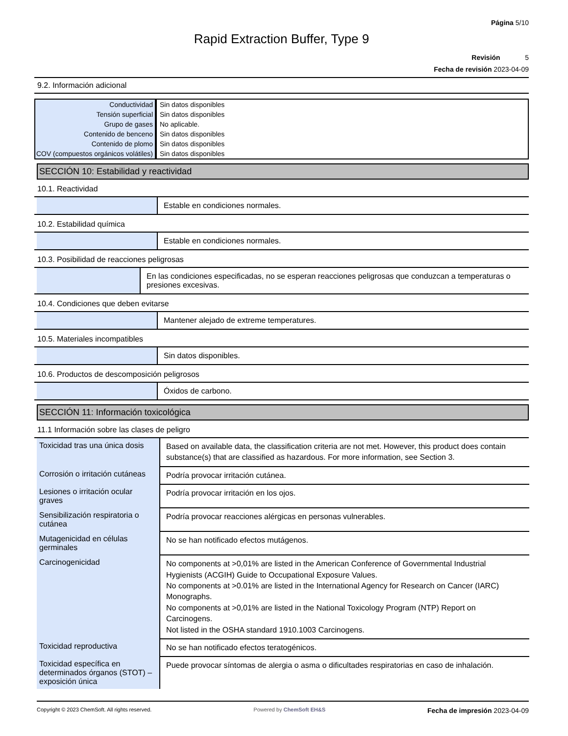Página 5/10
Rapid Extraction Buffer, Type 9
Revisión 5
Fecha de revisión 2023-04-09
9.2. Información adicional
| Conductividad | Sin datos disponibles |
| Tensión superficial | Sin datos disponibles |
| Grupo de gases | No aplicable. |
| Contenido de benceno | Sin datos disponibles |
| Contenido de plomo | Sin datos disponibles |
| COV (compuestos orgánicos volátiles) | Sin datos disponibles |
SECCIÓN 10: Estabilidad y reactividad
10.1. Reactividad
Estable en condiciones normales.
10.2. Estabilidad química
Estable en condiciones normales.
10.3. Posibilidad de reacciones peligrosas
En las condiciones especificadas, no se esperan reacciones peligrosas que conduzcan a temperaturas o presiones excesivas.
10.4. Condiciones que deben evitarse
Mantener alejado de extreme temperatures.
10.5. Materiales incompatibles
Sin datos disponibles.
10.6. Productos de descomposición peligrosos
Óxidos de carbono.
SECCIÓN 11: Información toxicológica
11.1 Información sobre las clases de peligro
| Toxicidad tras una única dosis | Based on available data, the classification criteria are not met. However, this product does contain substance(s) that are classified as hazardous. For more information, see Section 3. |
| Corrosión o irritación cutáneas | Podría provocar irritación cutánea. |
| Lesiones o irritación ocular graves | Podría provocar irritación en los ojos. |
| Sensibilización respiratoria o cutánea | Podría provocar reacciones alérgicas en personas vulnerables. |
| Mutagenicidad en células germinales | No se han notificado efectos mutágenos. |
| Carcinogenicidad | No components at >0,01% are listed in the American Conference of Governmental Industrial Hygienists (ACGIH) Guide to Occupational Exposure Values. No components at >0.01% are listed in the International Agency for Research on Cancer (IARC) Monographs. No components at >0,01% are listed in the National Toxicology Program (NTP) Report on Carcinogens. Not listed in the OSHA standard 1910.1003 Carcinogens. |
| Toxicidad reproductiva | No se han notificado efectos teratogénicos. |
| Toxicidad específica en determinados órganos (STOT) – exposición única | Puede provocar síntomas de alergia o asma o dificultades respiratorias en caso de inhalación. |
Copyright © 2023 ChemSoft. All rights reserved.
Powered by ChemSoft EH&S
Fecha de impresión 2023-04-09